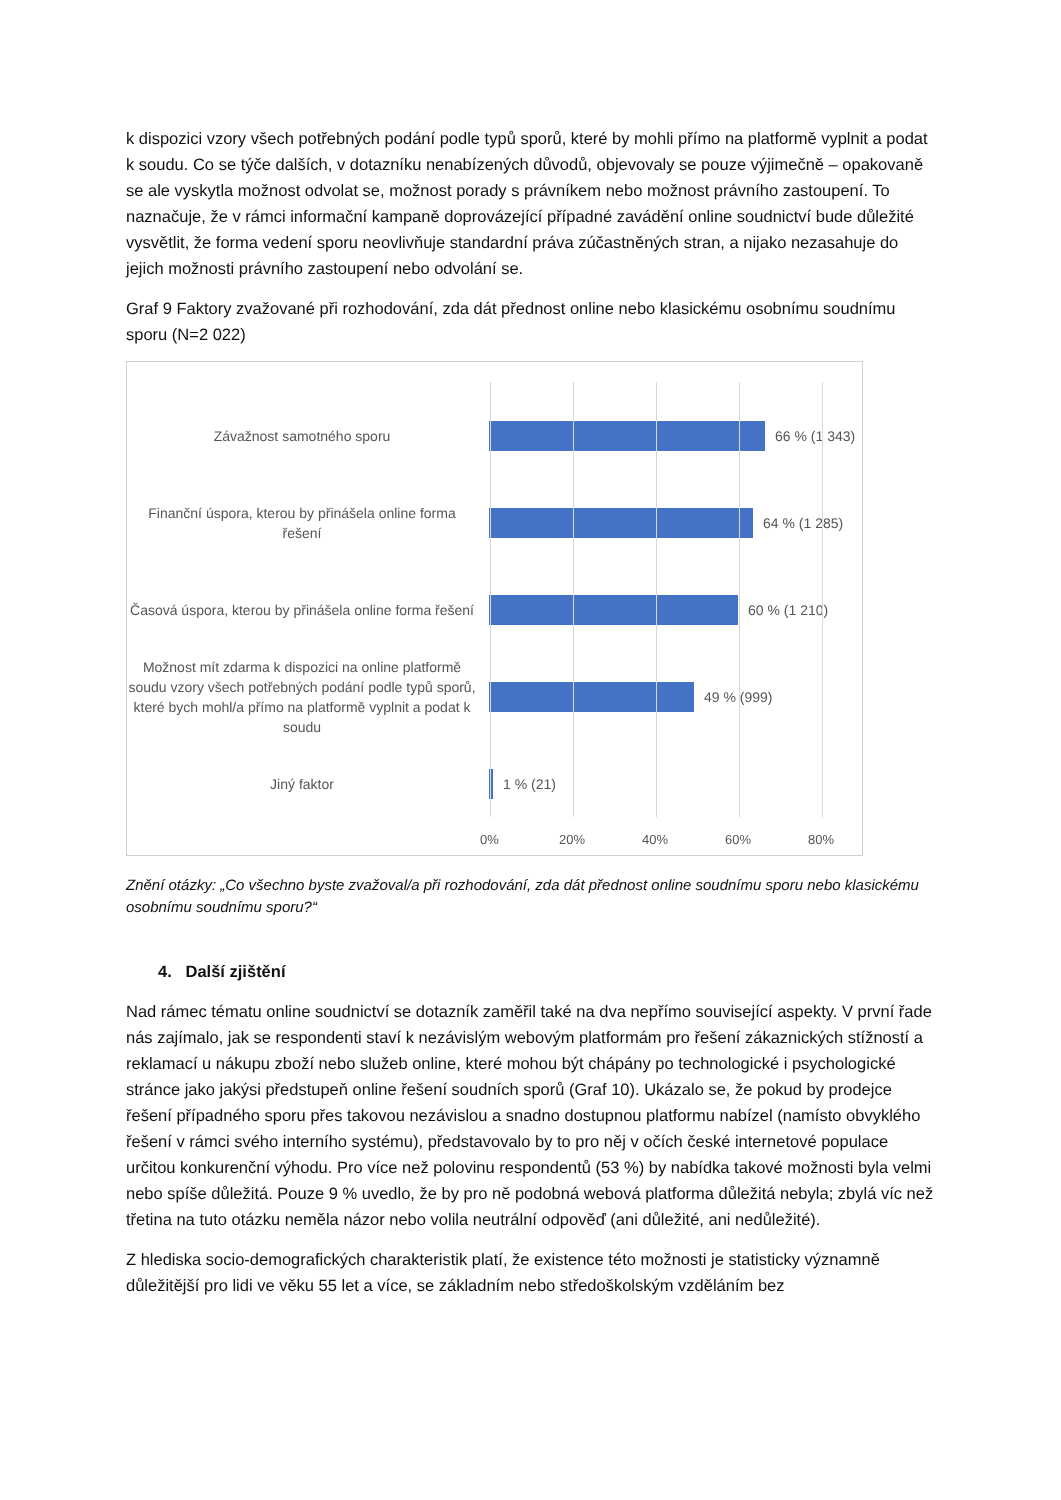k dispozici vzory všech potřebných podání podle typů sporů, které by mohli přímo na platformě vyplnit a podat k soudu. Co se týče dalších, v dotazníku nenabízených důvodů, objevovaly se pouze výjimečně – opakovaně se ale vyskytla možnost odvolat se, možnost porady s právníkem nebo možnost právního zastoupení. To naznačuje, že v rámci informační kampaně doprovázející případné zavádění online soudnictví bude důležité vysvětlit, že forma vedení sporu neovlivňuje standardní práva zúčastněných stran, a nijako nezasahuje do jejich možnosti právního zastoupení nebo odvolání se.
Graf 9 Faktory zvažované při rozhodování, zda dát přednost online nebo klasickému osobnímu soudnímu sporu (N=2 022)
Závažnost samotného sporu
66 % (1 343)
Finanční úspora, kterou by přinášela online forma řešení
64 % (1 285)
Časová úspora, kterou by přinášela online forma řešení
60 % (1 210)
Možnost mít zdarma k dispozici na online platformě soudu vzory všech potřebných podání podle typů sporů, které bych mohl/a přímo na platformě vyplnit a podat k soudu
49 % (999)
Jiný faktor
1 % (21)
0% 20% 40% 60% 80%
Znění otázky: „Co všechno byste zvažoval/a při rozhodování, zda dát přednost online soudnímu sporu nebo klasickému osobnímu soudnímu sporu?“
4. Další zjištění
Nad rámec tématu online soudnictví se dotazník zaměřil také na dva nepřímo související aspekty. V první řade nás zajímalo, jak se respondenti staví k nezávislým webovým platformám pro řešení zákaznických stížností a reklamací u nákupu zboží nebo služeb online, které mohou být chápány po technologické i psychologické stránce jako jakýsi předstupeň online řešení soudních sporů (Graf 10). Ukázalo se, že pokud by prodejce řešení případného sporu přes takovou nezávislou a snadno dostupnou platformu nabízel (namísto obvyklého řešení v rámci svého interního systému), představovalo by to pro něj v očích české internetové populace určitou konkurenční výhodu. Pro více než polovinu respondentů (53 %) by nabídka takové možnosti byla velmi nebo spíše důležitá. Pouze 9 % uvedlo, že by pro ně podobná webová platforma důležitá nebyla; zbylá víc než třetina na tuto otázku neměla názor nebo volila neutrální odpověď (ani důležité, ani nedůležité).
Z hlediska socio-demografických charakteristik platí, že existence této možnosti je statisticky významně důležitější pro lidi ve věku 55 let a více, se základním nebo středoškolským vzděláním bez